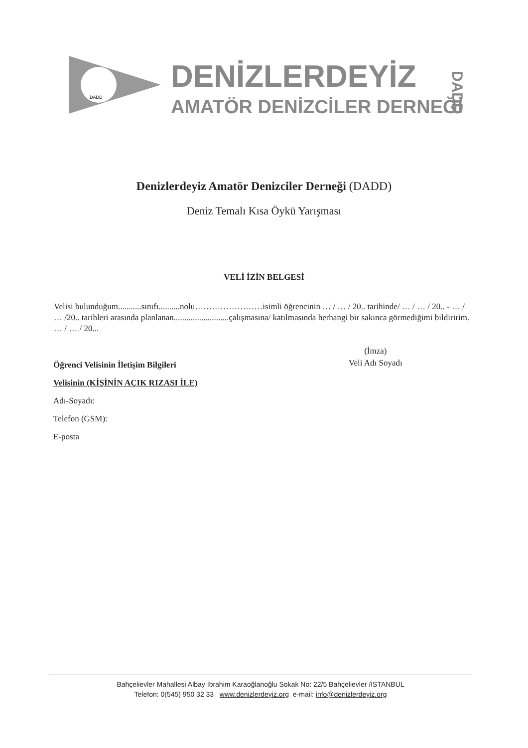DADD
DENİZLERDEYİZ
AMATÖR DENİZCİLER DERNEĞİ
DADD
Denizlerdeyiz Amatör Denizciler Derneği (DADD)
Deniz Temalı Kısa Öykü Yarışması
VELİ İZİN BELGESİ
Velisi bulunduğum...........sınıfı..........nolu……………………isimli öğrencinin … / … / 20.. tarihinde/ … / … / 20.. - … / … /20.. tarihleri arasında planlanan..........................çalışmasına/ katılmasında herhangi bir sakınca görmediğimi bildiririm. … / … / 20...
(İmza)
Veli Adı Soyadı
Öğrenci Velisinin İletişim Bilgileri
Velisinin (KİŞİNİN AÇIK RIZASI İLE)
Adı-Soyadı:
Telefon (GSM):
E-posta
Bahçelievler Mahallesi Albay İbrahim Karaoğlanoğlu Sokak No: 22/5 Bahçelievler /İSTANBUL
Telefon: 0(545) 950 32 33 www.denizlerdeyiz.org e-mail: info@denizlerdeyiz.org